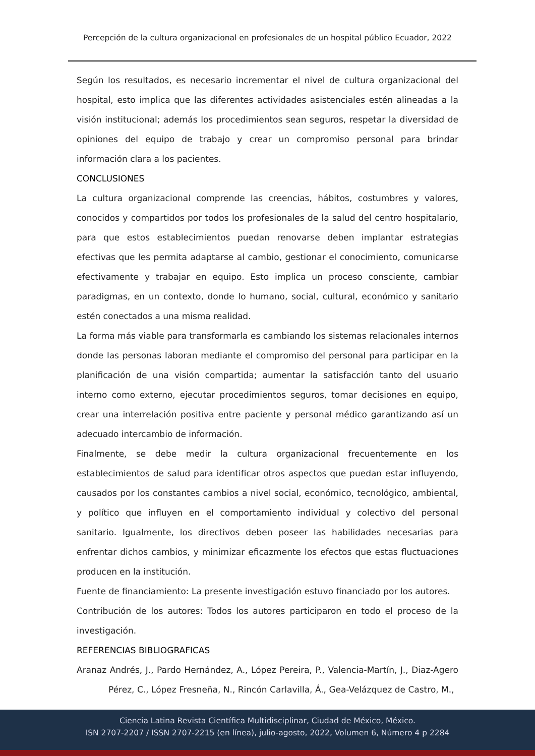Percepción de la cultura organizacional en profesionales de un hospital público Ecuador, 2022
Según los resultados, es necesario incrementar el nivel de cultura organizacional del hospital, esto implica que las diferentes actividades asistenciales estén alineadas a la visión institucional; además los procedimientos sean seguros, respetar la diversidad de opiniones del equipo de trabajo y crear un compromiso personal para brindar información clara a los pacientes.
CONCLUSIONES
La cultura organizacional comprende las creencias, hábitos, costumbres y valores, conocidos y compartidos por todos los profesionales de la salud del centro hospitalario, para que estos establecimientos puedan renovarse deben implantar estrategias efectivas que les permita adaptarse al cambio, gestionar el conocimiento, comunicarse efectivamente y trabajar en equipo. Esto implica un proceso consciente, cambiar paradigmas, en un contexto, donde lo humano, social, cultural, económico y sanitario estén conectados a una misma realidad.
La forma más viable para transformarla es cambiando los sistemas relacionales internos donde las personas laboran mediante el compromiso del personal para participar en la planificación de una visión compartida; aumentar la satisfacción tanto del usuario interno como externo, ejecutar procedimientos seguros, tomar decisiones en equipo, crear una interrelación positiva entre paciente y personal médico garantizando así un adecuado intercambio de información.
Finalmente, se debe medir la cultura organizacional frecuentemente en los establecimientos de salud para identificar otros aspectos que puedan estar influyendo, causados por los constantes cambios a nivel social, económico, tecnológico, ambiental, y político que influyen en el comportamiento individual y colectivo del personal sanitario. Igualmente, los directivos deben poseer las habilidades necesarias para enfrentar dichos cambios, y minimizar eficazmente los efectos que estas fluctuaciones producen en la institución.
Fuente de financiamiento: La presente investigación estuvo financiado por los autores.
Contribución de los autores: Todos los autores participaron en todo el proceso de la investigación.
REFERENCIAS BIBLIOGRAFICAS
Aranaz Andrés, J., Pardo Hernández, A., López Pereira, P., Valencia-Martín, J., Diaz-Agero Pérez, C., López Fresneña, N., Rincón Carlavilla, Á., Gea-Velázquez de Castro, M.,
Ciencia Latina Revista Científica Multidisciplinar, Ciudad de México, México.
ISN 2707-2207 / ISSN 2707-2215 (en línea), julio-agosto, 2022, Volumen 6, Número 4 p 2284